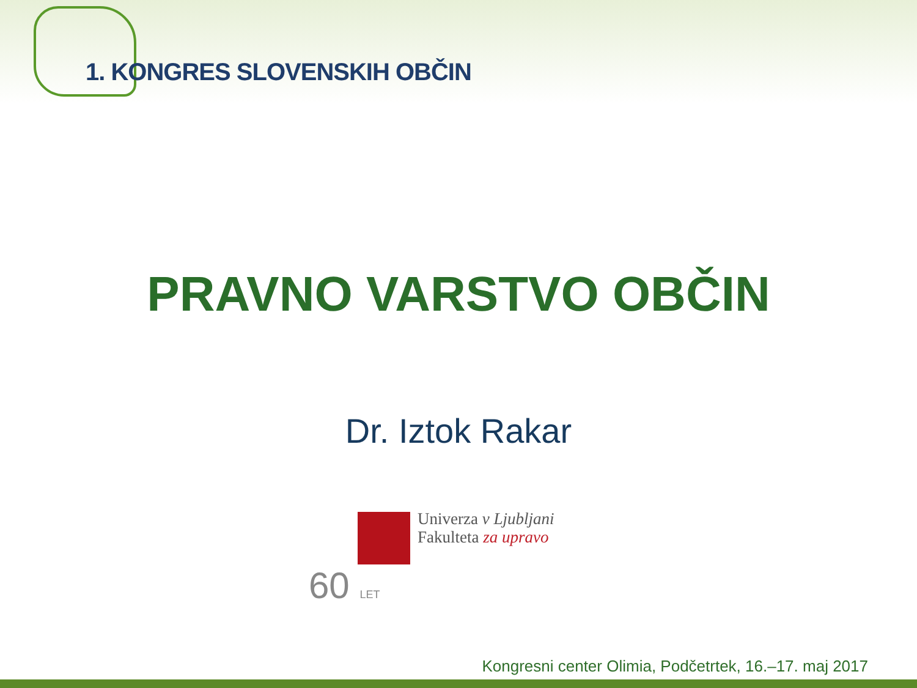1. KONGRES SLOVENSKIH OBČIN
PRAVNO VARSTVO OBČIN
Dr. Iztok Rakar
Univerza v Ljubljani
Fakulteta za upravo
60 LET
Kongresni center Olimia, Podčetrtek, 16.–17. maj 2017